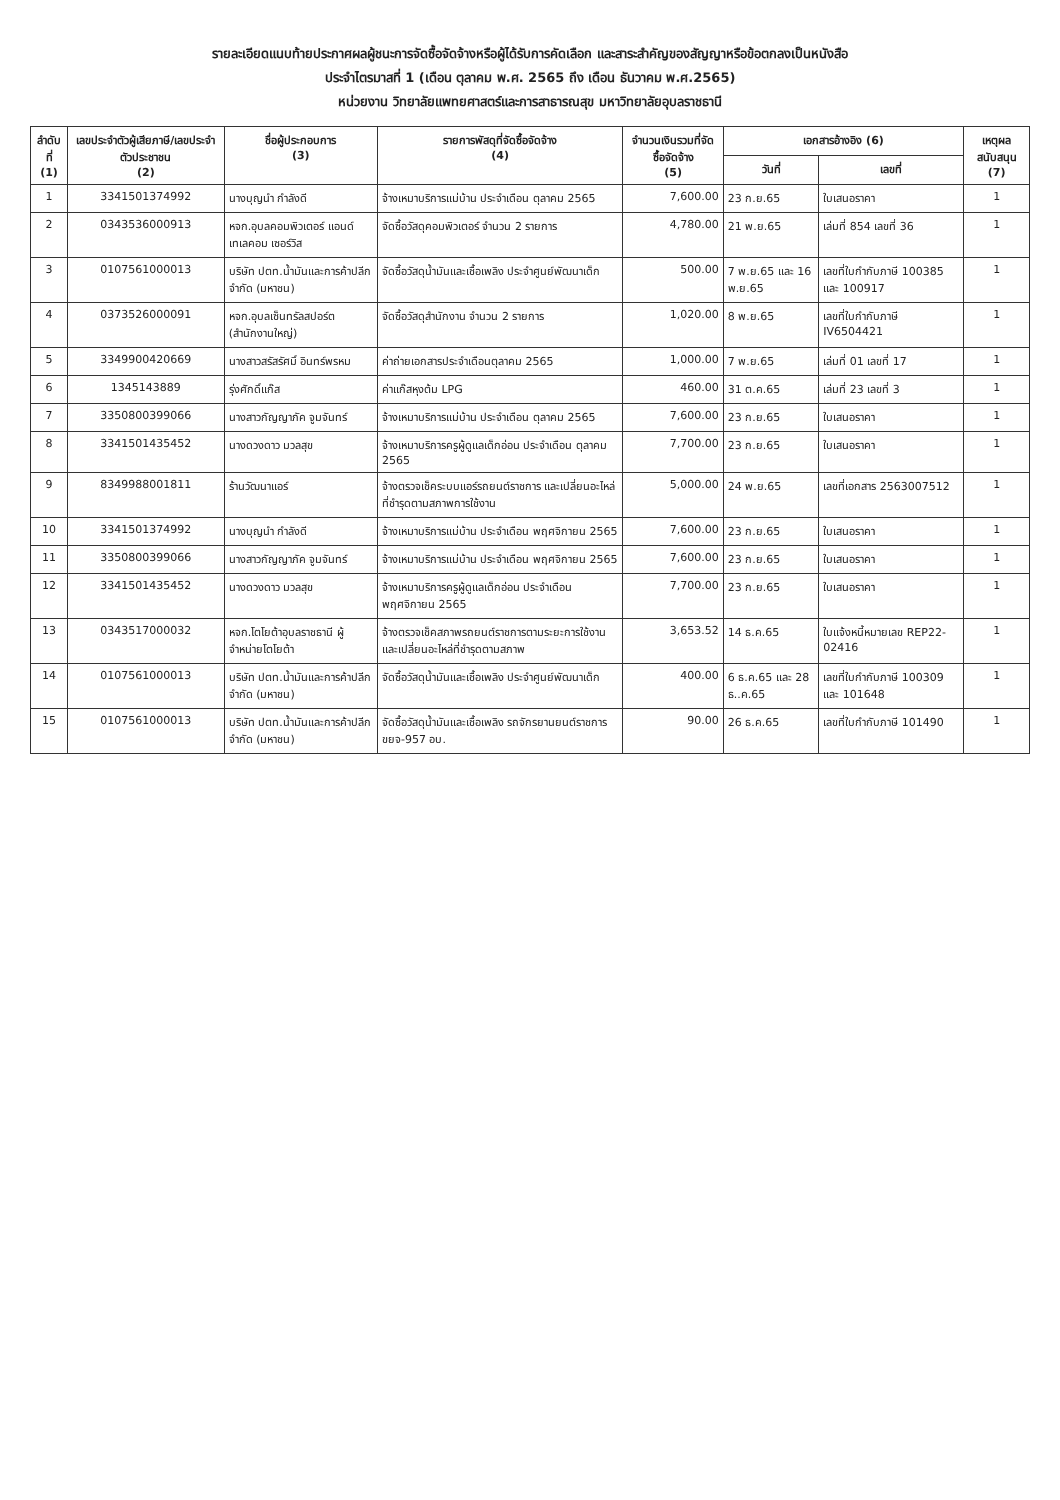รายละเอียดแนบท้ายประกาศผลผู้ชนะการจัดซื้อจัดจ้างหรือผู้ได้รับการคัดเลือก และสาระสำคัญของสัญญาหรือข้อตกลงเป็นหนังสือ
ประจำไตรมาสที่ 1 (เดือน ตุลาคม พ.ศ. 2565 ถึง เดือน ธันวาคม พ.ศ.2565)
หน่วยงาน วิทยาลัยแพทยศาสตร์และการสาธารณสุข มหาวิทยาลัยอุบลราชธานี
| ลำดับที่ (1) | เลขประจำตัวผู้เสียภาษี/เลขประจำตัวประชาชน (2) | ชื่อผู้ประกอบการ (3) | รายการพัสดุที่จัดซื้อจัดจ้าง (4) | จำนวนเงินรวมที่จัดซื้อจัดจ้าง (5) | เอกสารอ้างอิง (6) | | เหตุผลสนับสนุน (7) |
| --- | --- | --- | --- | --- | --- | --- | --- |
| | | | | | วันที่ | เลขที่ | |
| 1 | 3341501374992 | นางบุญนำ กำลังดี | จ้างเหมาบริการแม่บ้าน ประจำเดือน ตุลาคม 2565 | 7,600.00 | 23 ก.ย.65 | ใบเสนอราคา | 1 |
| 2 | 0343536000913 | หจก.อุบลคอมพิวเตอร์ แอนด์ เทเลคอม เซอร์วิส | จัดซื้อวัสดุคอมพิวเตอร์ จำนวน 2 รายการ | 4,780.00 | 21 พ.ย.65 | เล่มที่ 854 เลขที่ 36 | 1 |
| 3 | 0107561000013 | บริษัท ปตท.น้ำมันและการค้าปลีก จำกัด (มหาชน) | จัดซื้อวัสดุน้ำมันและเชื้อเพลิง ประจำศูนย์พัฒนาเด็ก | 500.00 | 7 พ.ย.65 และ 16 พ.ย.65 | เลขที่ใบกำกับภาษี 100385 และ 100917 | 1 |
| 4 | 0373526000091 | หจก.อุบลเซ็นทรัลสปอร์ต (สำนักงานใหญ่) | จัดซื้อวัสดุสำนักงาน จำนวน 2 รายการ | 1,020.00 | 8 พ.ย.65 | เลขที่ใบกำกับภาษี IV6504421 | 1 |
| 5 | 3349900420669 | นางสาวสรัสรัศมิ์ อินทร์พรหม | ค่าถ่ายเอกสารประจำเดือนตุลาคม 2565 | 1,000.00 | 7 พ.ย.65 | เล่มที่ 01 เลขที่ 17 | 1 |
| 6 | 1345143889 | รุ่งศักดิ์แก๊ส | ค่าแก๊สหุงต้ม LPG | 460.00 | 31 ต.ค.65 | เล่มที่ 23 เลขที่ 3 | 1 |
| 7 | 3350800399066 | นางสาวกัญญาภัค จูมจันทร์ | จ้างเหมาบริการแม่บ้าน ประจำเดือน ตุลาคม 2565 | 7,600.00 | 23 ก.ย.65 | ใบเสนอราคา | 1 |
| 8 | 3341501435452 | นางดวงดาว มวลสุข | จ้างเหมาบริการครูผู้ดูแลเด็กอ่อน ประจำเดือน ตุลาคม 2565 | 7,700.00 | 23 ก.ย.65 | ใบเสนอราคา | 1 |
| 9 | 8349988001811 | ร้านวัฒนาแอร์ | จ้างตรวจเช็คระบบแอร์รถยนต์ราชการ และเปลี่ยนอะไหล่ที่ชำรุดตามสภาพการใช้งาน | 5,000.00 | 24 พ.ย.65 | เลขที่เอกสาร 2563007512 | 1 |
| 10 | 3341501374992 | นางบุญนำ กำลังดี | จ้างเหมาบริการแม่บ้าน ประจำเดือน พฤศจิกายน 2565 | 7,600.00 | 23 ก.ย.65 | ใบเสนอราคา | 1 |
| 11 | 3350800399066 | นางสาวกัญญาภัค จูมจันทร์ | จ้างเหมาบริการแม่บ้าน ประจำเดือน พฤศจิกายน 2565 | 7,600.00 | 23 ก.ย.65 | ใบเสนอราคา | 1 |
| 12 | 3341501435452 | นางดวงดาว มวลสุข | จ้างเหมาบริการครูผู้ดูแลเด็กอ่อน ประจำเดือน พฤศจิกายน 2565 | 7,700.00 | 23 ก.ย.65 | ใบเสนอราคา | 1 |
| 13 | 0343517000032 | หจก.โตโยต้าอุบลราชธานี ผู้จำหน่ายโตโยต้า | จ้างตรวจเช็คสภาพรถยนต์ราชการตามระยะการใช้งาน และเปลี่ยนอะไหล่ที่ชำรุดตามสภาพ | 3,653.52 | 14 ธ.ค.65 | ใบแจ้งหนี้หมายเลข REP22-02416 | 1 |
| 14 | 0107561000013 | บริษัท ปตท.น้ำมันและการค้าปลีก จำกัด (มหาชน) | จัดซื้อวัสดุน้ำมันและเชื้อเพลิง ประจำศูนย์พัฒนาเด็ก | 400.00 | 6 ธ.ค.65 และ 28 ธ..ค.65 | เลขที่ใบกำกับภาษี 100309 และ 101648 | 1 |
| 15 | 0107561000013 | บริษัท ปตท.น้ำมันและการค้าปลีก จำกัด (มหาชน) | จัดซื้อวัสดุน้ำมันและเชื้อเพลิง รถจักรยานยนต์ราชการ ขยจ-957 อบ. | 90.00 | 26 ธ.ค.65 | เลขที่ใบกำกับภาษี 101490 | 1 |